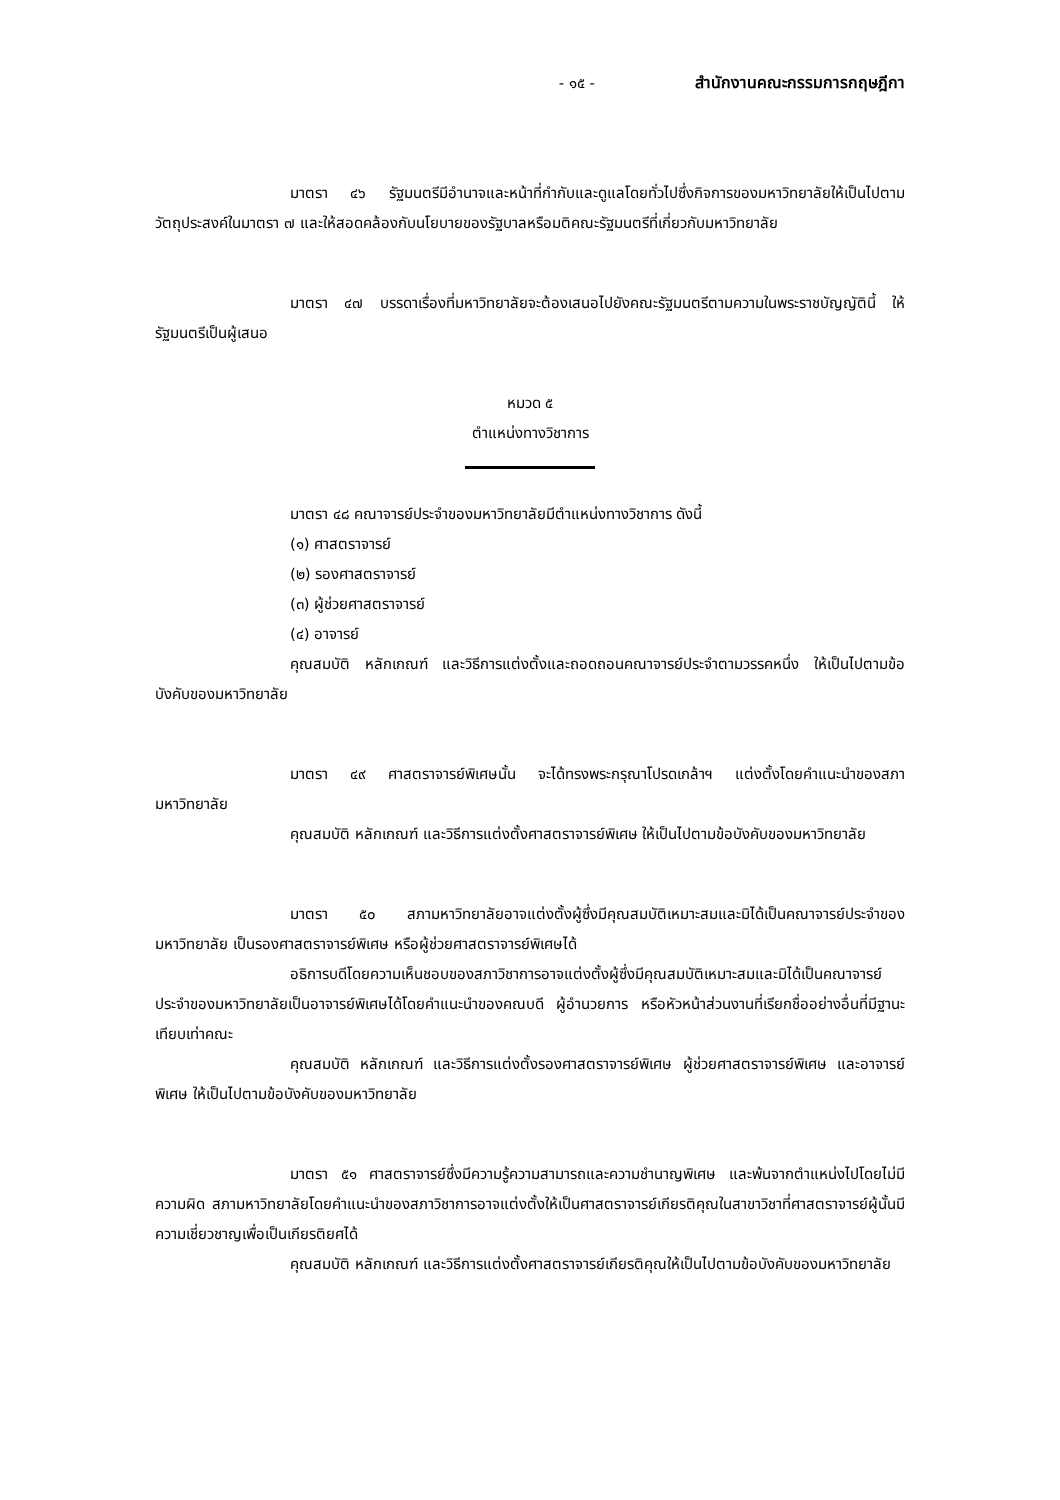- ๑๕ - สำนักงานคณะกรรมการกฤษฎีกา
มาตรา ๔๖ รัฐมนตรีมีอำนาจและหน้าที่กำกับและดูแลโดยทั่วไปซึ่งกิจการของมหาวิทยาลัยให้เป็นไปตามวัตถุประสงค์ในมาตรา ๗ และให้สอดคล้องกับนโยบายของรัฐบาลหรือมติคณะรัฐมนตรีที่เกี่ยวกับมหาวิทยาลัย
มาตรา ๔๗ บรรดาเรื่องที่มหาวิทยาลัยจะต้องเสนอไปยังคณะรัฐมนตรีตามความในพระราชบัญญัตินี้ ให้รัฐมนตรีเป็นผู้เสนอ
หมวด ๕
ตำแหน่งทางวิชาการ
มาตรา ๔๘ คณาจารย์ประจำของมหาวิทยาลัยมีตำแหน่งทางวิชาการ ดังนี้
(๑) ศาสตราจารย์
(๒) รองศาสตราจารย์
(๓) ผู้ช่วยศาสตราจารย์
(๔) อาจารย์
คุณสมบัติ หลักเกณฑ์ และวิธีการแต่งตั้งและถอดถอนคณาจารย์ประจำตามวรรคหนึ่ง ให้เป็นไปตามข้อบังคับของมหาวิทยาลัย
มาตรา ๔๙ ศาสตราจารย์พิเศษนั้น จะได้ทรงพระกรุณาโปรดเกล้าฯ แต่งตั้งโดยคำแนะนำของสภามหาวิทยาลัย
คุณสมบัติ หลักเกณฑ์ และวิธีการแต่งตั้งศาสตราจารย์พิเศษ ให้เป็นไปตามข้อบังคับของมหาวิทยาลัย
มาตรา ๕๐ สภามหาวิทยาลัยอาจแต่งตั้งผู้ซึ่งมีคุณสมบัติเหมาะสมและมิได้เป็นคณาจารย์ประจำของมหาวิทยาลัย เป็นรองศาสตราจารย์พิเศษ หรือผู้ช่วยศาสตราจารย์พิเศษได้
อธิการบดีโดยความเห็นชอบของสภาวิชาการอาจแต่งตั้งผู้ซึ่งมีคุณสมบัติเหมาะสมและมิได้เป็นคณาจารย์ประจำของมหาวิทยาลัยเป็นอาจารย์พิเศษได้โดยคำแนะนำของคณบดี ผู้อำนวยการ หรือหัวหน้าส่วนงานที่เรียกชื่ออย่างอื่นที่มีฐานะเทียบเท่าคณะ
คุณสมบัติ หลักเกณฑ์ และวิธีการแต่งตั้งรองศาสตราจารย์พิเศษ ผู้ช่วยศาสตราจารย์พิเศษ และอาจารย์พิเศษ ให้เป็นไปตามข้อบังคับของมหาวิทยาลัย
มาตรา ๕๑ ศาสตราจารย์ซึ่งมีความรู้ความสามารถและความชำนาญพิเศษ และพ้นจากตำแหน่งไปโดยไม่มีความผิด สภามหาวิทยาลัยโดยคำแนะนำของสภาวิชาการอาจแต่งตั้งให้เป็นศาสตราจารย์เกียรติคุณในสาขาวิชาที่ศาสตราจารย์ผู้นั้นมีความเชี่ยวชาญเพื่อเป็นเกียรติยศได้
คุณสมบัติ หลักเกณฑ์ และวิธีการแต่งตั้งศาสตราจารย์เกียรติคุณให้เป็นไปตามข้อบังคับของมหาวิทยาลัย